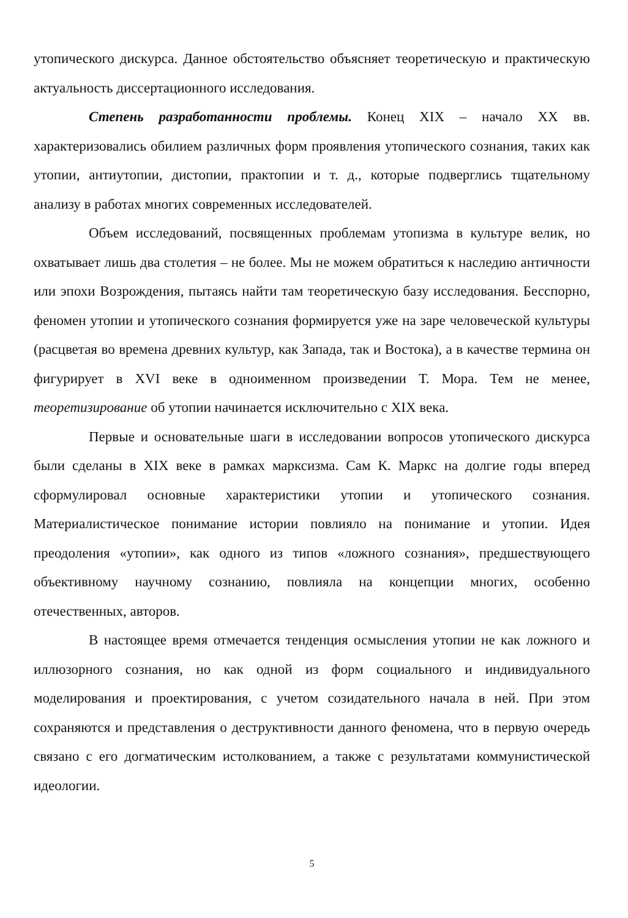утопического дискурса. Данное обстоятельство объясняет теоретическую и практическую актуальность диссертационного исследования.
Степень разработанности проблемы. Конец XIX – начало XX вв. характеризовались обилием различных форм проявления утопического сознания, таких как утопии, антиутопии, дистопии, практопии и т. д., которые подверглись тщательному анализу в работах многих современных исследователей.
Объем исследований, посвященных проблемам утопизма в культуре велик, но охватывает лишь два столетия – не более. Мы не можем обратиться к наследию античности или эпохи Возрождения, пытаясь найти там теоретическую базу исследования. Бесспорно, феномен утопии и утопического сознания формируется уже на заре человеческой культуры (расцветая во времена древних культур, как Запада, так и Востока), а в качестве термина он фигурирует в XVI веке в одноименном произведении Т. Мора. Тем не менее, теоретизирование об утопии начинается исключительно с XIX века.
Первые и основательные шаги в исследовании вопросов утопического дискурса были сделаны в XIX веке в рамках марксизма. Сам К. Маркс на долгие годы вперед сформулировал основные характеристики утопии и утопического сознания. Материалистическое понимание истории повлияло на понимание и утопии. Идея преодоления «утопии», как одного из типов «ложного сознания», предшествующего объективному научному сознанию, повлияла на концепции многих, особенно отечественных, авторов.
В настоящее время отмечается тенденция осмысления утопии не как ложного и иллюзорного сознания, но как одной из форм социального и индивидуального моделирования и проектирования, с учетом созидательного начала в ней. При этом сохраняются и представления о деструктивности данного феномена, что в первую очередь связано с его догматическим истолкованием, а также с результатами коммунистической идеологии.
5